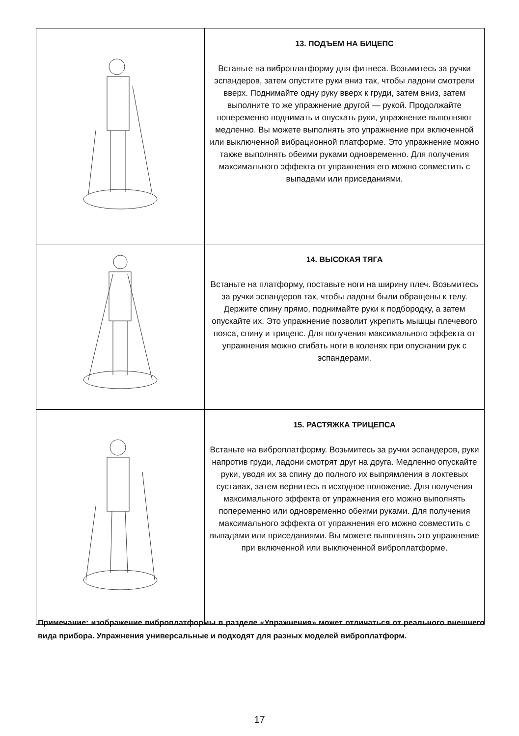| | 13. ПОДЪЕМ НА БИЦЕПС Встаньте на виброплатформу для фитнеса. Возьмитесь за ручки эспандеров, затем опустите руки вниз так, чтобы ладони смотрели вверх. Поднимайте одну руку вверх к груди, затем вниз, затем выполните то же упражнение другой — рукой. Продолжайте попеременно поднимать и опускать руки, упражнение выполняют медленно. Вы можете выполнять это упражнение при включенной или выключенной вибрационной платформе. Это упражнение можно также выполнять обеими руками одновременно. Для получения максимального эффекта от упражнения его можно совместить с выпадами или приседаниями. |
| | 14. ВЫСОКАЯ ТЯГА Встаньте на платформу, поставьте ноги на ширину плеч. Возьмитесь за ручки эспандеров так, чтобы ладони были обращены к телу. Держите спину прямо, поднимайте руки к подбородку, а затем опускайте их. Это упражнение позволит укрепить мышцы плечевого пояса, спину и трицепс. Для получения максимального эффекта от упражнения можно сгибать ноги в коленях при опускании рук с эспандерами. |
| | 15. РАСТЯЖКА ТРИЦЕПСА Встаньте на виброплатформу. Возьмитесь за ручки эспандеров, руки напротив груди, ладони смотрят друг на друга. Медленно опускайте руки, уводя их за спину до полного их выпрямления в локтевых суставах, затем вернитесь в исходное положение. Для получения максимального эффекта от упражнения его можно выполнять попеременно или одновременно обеими руками. Для получения максимального эффекта от упражнения его можно совместить с выпадами или приседаниями. Вы можете выполнять это упражнение при включенной или выключенной виброплатформе. |
Примечание: изображение виброплатформы в разделе «Упражнения» может отличаться от реального внешнего вида прибора. Упражнения универсальные и подходят для разных моделей виброплатформ.
17